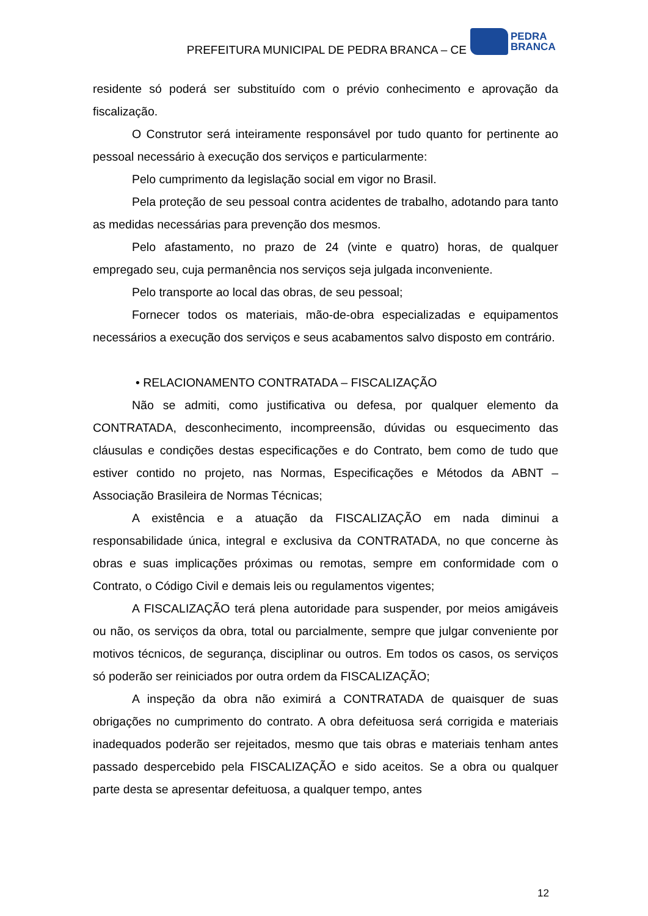PREFEITURA MUNICIPAL DE PEDRA BRANCA – CE
PEDRA
BRANCA
residente só poderá ser substituído com o prévio conhecimento e aprovação da fiscalização.
O Construtor será inteiramente responsável por tudo quanto for pertinente ao pessoal necessário à execução dos serviços e particularmente:
Pelo cumprimento da legislação social em vigor no Brasil.
Pela proteção de seu pessoal contra acidentes de trabalho, adotando para tanto as medidas necessárias para prevenção dos mesmos.
Pelo afastamento, no prazo de 24 (vinte e quatro) horas, de qualquer empregado seu, cuja permanência nos serviços seja julgada inconveniente.
Pelo transporte ao local das obras, de seu pessoal;
Fornecer todos os materiais, mão-de-obra especializadas e equipamentos necessários a execução dos serviços e seus acabamentos salvo disposto em contrário.
• RELACIONAMENTO CONTRATADA – FISCALIZAÇÃO
Não se admiti, como justificativa ou defesa, por qualquer elemento da CONTRATADA, desconhecimento, incompreensão, dúvidas ou esquecimento das cláusulas e condições destas especificações e do Contrato, bem como de tudo que estiver contido no projeto, nas Normas, Especificações e Métodos da ABNT – Associação Brasileira de Normas Técnicas;
A existência e a atuação da FISCALIZAÇÃO em nada diminui a responsabilidade única, integral e exclusiva da CONTRATADA, no que concerne às obras e suas implicações próximas ou remotas, sempre em conformidade com o Contrato, o Código Civil e demais leis ou regulamentos vigentes;
A FISCALIZAÇÃO terá plena autoridade para suspender, por meios amigáveis ou não, os serviços da obra, total ou parcialmente, sempre que julgar conveniente por motivos técnicos, de segurança, disciplinar ou outros. Em todos os casos, os serviços só poderão ser reiniciados por outra ordem da FISCALIZAÇÃO;
A inspeção da obra não eximirá a CONTRATADA de quaisquer de suas obrigações no cumprimento do contrato. A obra defeituosa será corrigida e materiais inadequados poderão ser rejeitados, mesmo que tais obras e materiais tenham antes passado despercebido pela FISCALIZAÇÃO e sido aceitos. Se a obra ou qualquer parte desta se apresentar defeituosa, a qualquer tempo, antes
12